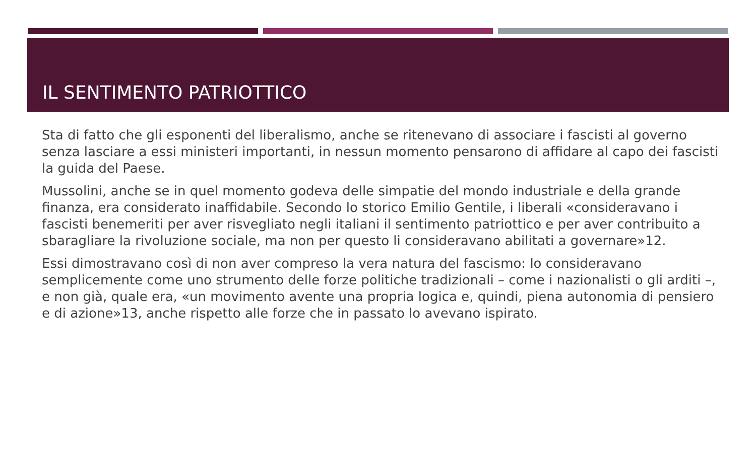IL SENTIMENTO PATRIOTTICO
Sta di fatto che gli esponenti del liberalismo, anche se ritenevano di associare i fascisti al governo senza lasciare a essi ministeri importanti, in nessun momento pensarono di affidare al capo dei fascisti la guida del Paese.
Mussolini, anche se in quel momento godeva delle simpatie del mondo industriale e della grande finanza, era considerato inaffidabile. Secondo lo storico Emilio Gentile, i liberali «consideravano i fascisti benemeriti per aver risvegliato negli italiani il sentimento patriottico e per aver contribuito a sbaragliare la rivoluzione sociale, ma non per questo li consideravano abilitati a governare»12.
Essi dimostravano così di non aver compreso la vera natura del fascismo: lo consideravano semplicemente come uno strumento delle forze politiche tradizionali – come i nazionalisti o gli arditi –, e non già, quale era, «un movimento avente una propria logica e, quindi, piena autonomia di pensiero e di azione»13, anche rispetto alle forze che in passato lo avevano ispirato.